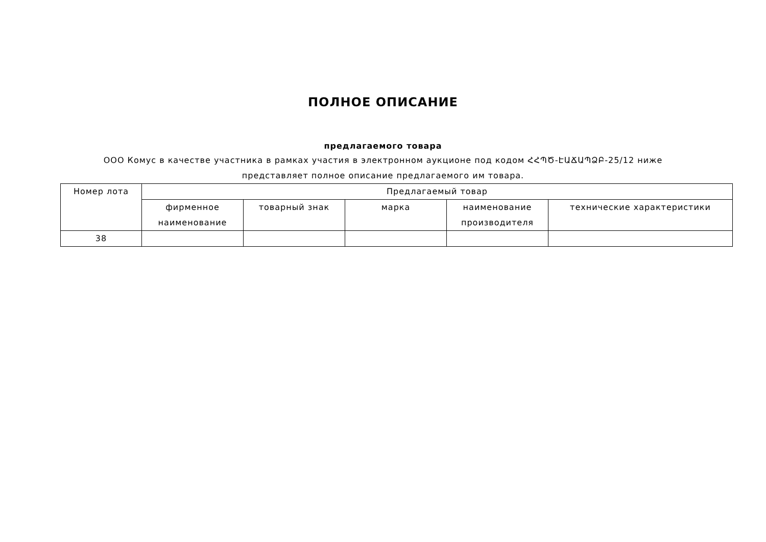ПОЛНОЕ ОПИСАНИЕ
предлагаемого товара
ООО Комус в качестве участника в рамках участия в электронном аукционе под кодом ՀՀՊԾ-ԷԱՃԱՊՁԲ-25/12 ниже представляет полное описание предлагаемого им товара.
| Номер лота | Предлагаемый товар | | | | |
| --- | --- | --- | --- | --- | --- |
| | фирменное наименование | товарный знак | марка | наименование производителя | технические характеристики |
| 38 | | | | | |